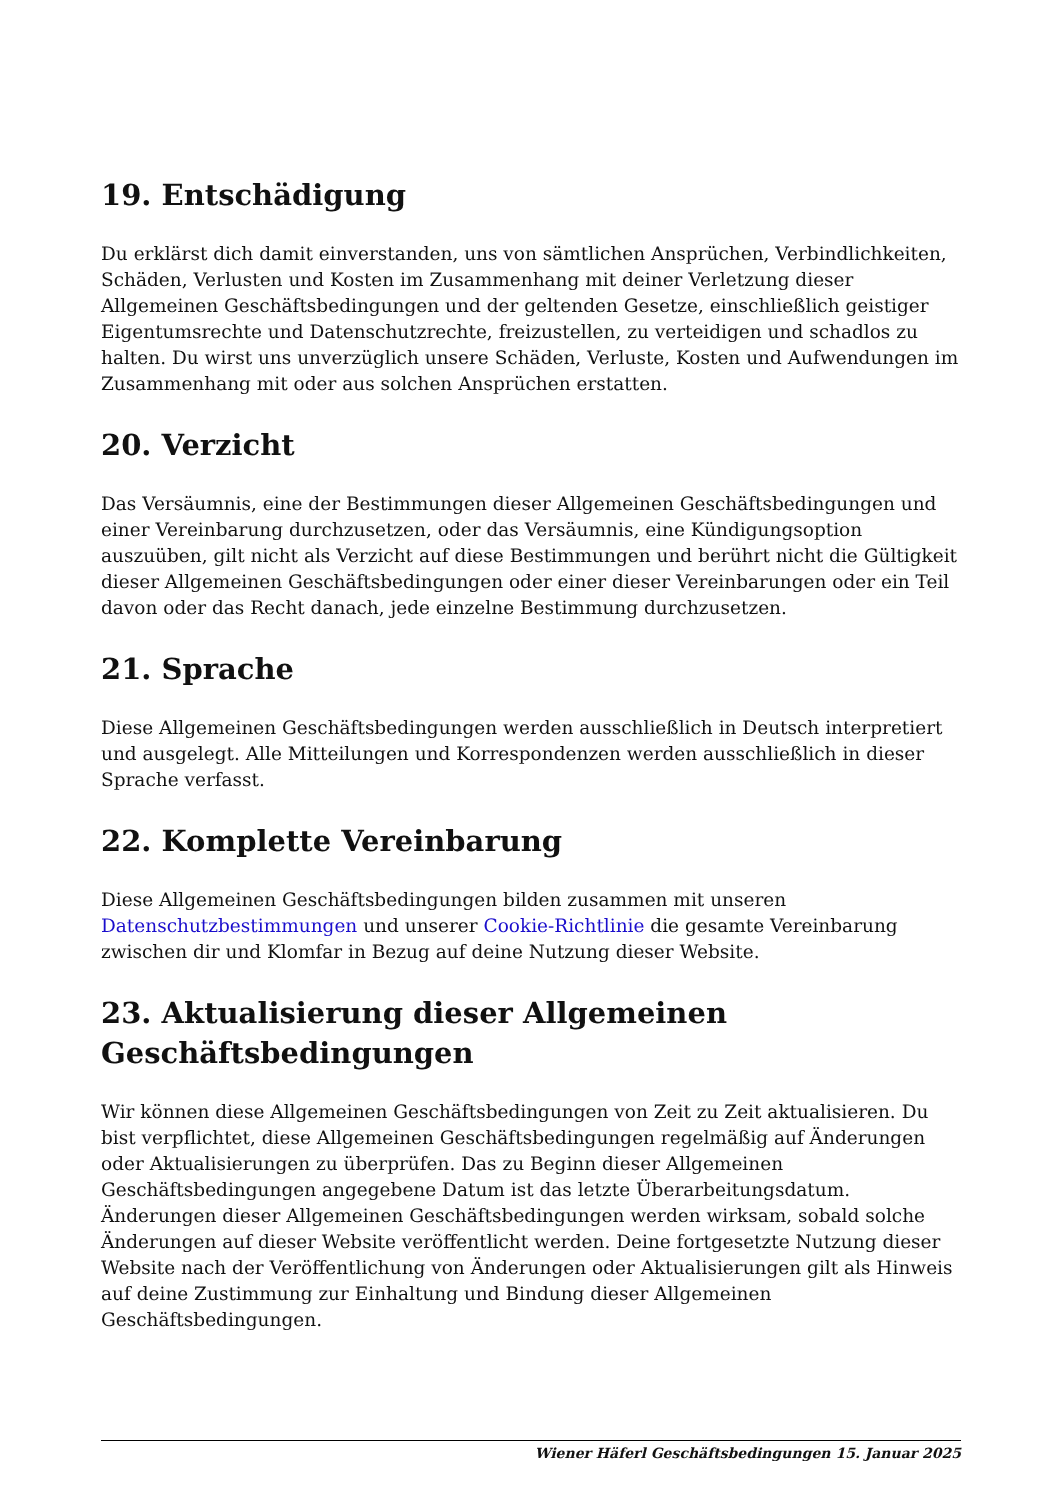19. Entschädigung
Du erklärst dich damit einverstanden, uns von sämtlichen Ansprüchen, Verbindlichkeiten, Schäden, Verlusten und Kosten im Zusammenhang mit deiner Verletzung dieser Allgemeinen Geschäftsbedingungen und der geltenden Gesetze, einschließlich geistiger Eigentumsrechte und Datenschutzrechte, freizustellen, zu verteidigen und schadlos zu halten. Du wirst uns unverzüglich unsere Schäden, Verluste, Kosten und Aufwendungen im Zusammenhang mit oder aus solchen Ansprüchen erstatten.
20. Verzicht
Das Versäumnis, eine der Bestimmungen dieser Allgemeinen Geschäftsbedingungen und einer Vereinbarung durchzusetzen, oder das Versäumnis, eine Kündigungsoption auszuüben, gilt nicht als Verzicht auf diese Bestimmungen und berührt nicht die Gültigkeit dieser Allgemeinen Geschäftsbedingungen oder einer dieser Vereinbarungen oder ein Teil davon oder das Recht danach, jede einzelne Bestimmung durchzusetzen.
21. Sprache
Diese Allgemeinen Geschäftsbedingungen werden ausschließlich in Deutsch interpretiert und ausgelegt. Alle Mitteilungen und Korrespondenzen werden ausschließlich in dieser Sprache verfasst.
22. Komplette Vereinbarung
Diese Allgemeinen Geschäftsbedingungen bilden zusammen mit unseren Datenschutzbestimmungen und unserer Cookie-Richtlinie die gesamte Vereinbarung zwischen dir und Klomfar in Bezug auf deine Nutzung dieser Website.
23. Aktualisierung dieser Allgemeinen Geschäftsbedingungen
Wir können diese Allgemeinen Geschäftsbedingungen von Zeit zu Zeit aktualisieren. Du bist verpflichtet, diese Allgemeinen Geschäftsbedingungen regelmäßig auf Änderungen oder Aktualisierungen zu überprüfen. Das zu Beginn dieser Allgemeinen Geschäftsbedingungen angegebene Datum ist das letzte Überarbeitungsdatum. Änderungen dieser Allgemeinen Geschäftsbedingungen werden wirksam, sobald solche Änderungen auf dieser Website veröffentlicht werden. Deine fortgesetzte Nutzung dieser Website nach der Veröffentlichung von Änderungen oder Aktualisierungen gilt als Hinweis auf deine Zustimmung zur Einhaltung und Bindung dieser Allgemeinen Geschäftsbedingungen.
Wiener Häferl Geschäftsbedingungen 15. Januar 2025